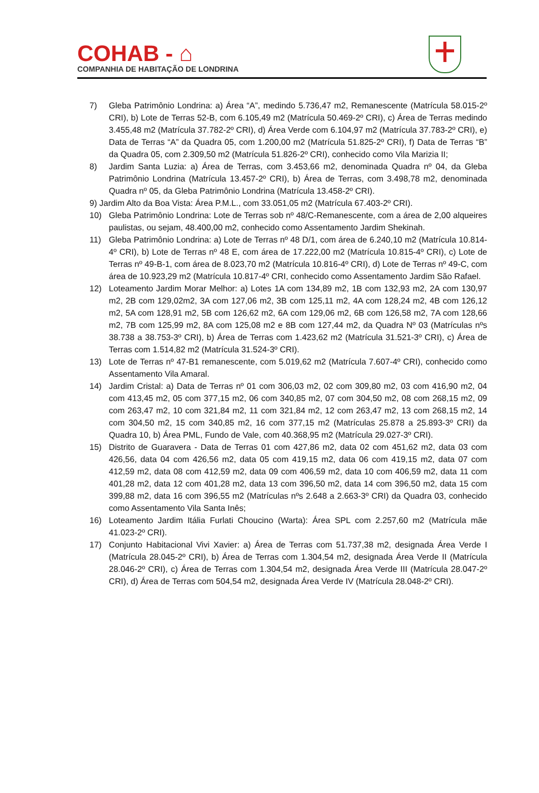COHAB - ⌂
COMPANHIA DE HABITAÇÃO DE LONDRINA
7) Gleba Patrimônio Londrina: a) Área “A”, medindo 5.736,47 m2, Remanescente (Matrícula 58.015-2º CRI), b) Lote de Terras 52-B, com 6.105,49 m2 (Matrícula 50.469-2º CRI), c) Área de Terras medindo 3.455,48 m2 (Matrícula 37.782-2º CRI), d) Área Verde com 6.104,97 m2 (Matrícula 37.783-2º CRI), e) Data de Terras “A” da Quadra 05, com 1.200,00 m2 (Matrícula 51.825-2º CRI), f) Data de Terras “B” da Quadra 05, com 2.309,50 m2 (Matrícula 51.826-2º CRI), conhecido como Vila Marizia II;
8) Jardim Santa Luzia: a) Área de Terras, com 3.453,66 m2, denominada Quadra nº 04, da Gleba Patrimônio Londrina (Matrícula 13.457-2º CRI), b) Área de Terras, com 3.498,78 m2, denominada Quadra nº 05, da Gleba Patrimônio Londrina (Matrícula 13.458-2º CRI).
9) Jardim Alto da Boa Vista: Área P.M.L., com 33.051,05 m2 (Matrícula 67.403-2º CRI).
10) Gleba Patrimônio Londrina: Lote de Terras sob nº 48/C-Remanescente, com a área de 2,00 alqueires paulistas, ou sejam, 48.400,00 m2, conhecido como Assentamento Jardim Shekinah.
11) Gleba Patrimônio Londrina: a) Lote de Terras nº 48 D/1, com área de 6.240,10 m2 (Matrícula 10.814-4º CRI), b) Lote de Terras nº 48 E, com área de 17.222,00 m2 (Matrícula 10.815-4º CRI), c) Lote de Terras nº 49-B-1, com área de 8.023,70 m2 (Matrícula 10.816-4º CRI), d) Lote de Terras nº 49-C, com área de 10.923,29 m2 (Matrícula 10.817-4º CRI, conhecido como Assentamento Jardim São Rafael.
12) Loteamento Jardim Morar Melhor: a) Lotes 1A com 134,89 m2, 1B com 132,93 m2, 2A com 130,97 m2, 2B com 129,02m2, 3A com 127,06 m2, 3B com 125,11 m2, 4A com 128,24 m2, 4B com 126,12 m2, 5A com 128,91 m2, 5B com 126,62 m2, 6A com 129,06 m2, 6B com 126,58 m2, 7A com 128,66 m2, 7B com 125,99 m2, 8A com 125,08 m2 e 8B com 127,44 m2, da Quadra Nº 03 (Matrículas nºs 38.738 a 38.753-3º CRI), b) Área de Terras com 1.423,62 m2 (Matrícula 31.521-3º CRI), c) Área de Terras com 1.514,82 m2 (Matrícula 31.524-3º CRI).
13) Lote de Terras nº 47-B1 remanescente, com 5.019,62 m2 (Matrícula 7.607-4º CRI), conhecido como Assentamento Vila Amaral.
14) Jardim Cristal: a) Data de Terras nº 01 com 306,03 m2, 02 com 309,80 m2, 03 com 416,90 m2, 04 com 413,45 m2, 05 com 377,15 m2, 06 com 340,85 m2, 07 com 304,50 m2, 08 com 268,15 m2, 09 com 263,47 m2, 10 com 321,84 m2, 11 com 321,84 m2, 12 com 263,47 m2, 13 com 268,15 m2, 14 com 304,50 m2, 15 com 340,85 m2, 16 com 377,15 m2 (Matrículas 25.878 a 25.893-3º CRI) da Quadra 10, b) Área PML, Fundo de Vale, com 40.368,95 m2 (Matrícula 29.027-3º CRI).
15) Distrito de Guaravera - Data de Terras 01 com 427,86 m2, data 02 com 451,62 m2, data 03 com 426,56, data 04 com 426,56 m2, data 05 com 419,15 m2, data 06 com 419,15 m2, data 07 com 412,59 m2, data 08 com 412,59 m2, data 09 com 406,59 m2, data 10 com 406,59 m2, data 11 com 401,28 m2, data 12 com 401,28 m2, data 13 com 396,50 m2, data 14 com 396,50 m2, data 15 com 399,88 m2, data 16 com 396,55 m2 (Matrículas nºs 2.648 a 2.663-3º CRI) da Quadra 03, conhecido como Assentamento Vila Santa Inês;
16) Loteamento Jardim Itália Furlati Choucino (Warta): Área SPL com 2.257,60 m2 (Matrícula mãe 41.023-2º CRI).
17) Conjunto Habitacional Vivi Xavier: a) Área de Terras com 51.737,38 m2, designada Área Verde I (Matrícula 28.045-2º CRI), b) Área de Terras com 1.304,54 m2, designada Área Verde II (Matrícula 28.046-2º CRI), c) Área de Terras com 1.304,54 m2, designada Área Verde III (Matrícula 28.047-2º CRI), d) Área de Terras com 504,54 m2, designada Área Verde IV (Matrícula 28.048-2º CRI).